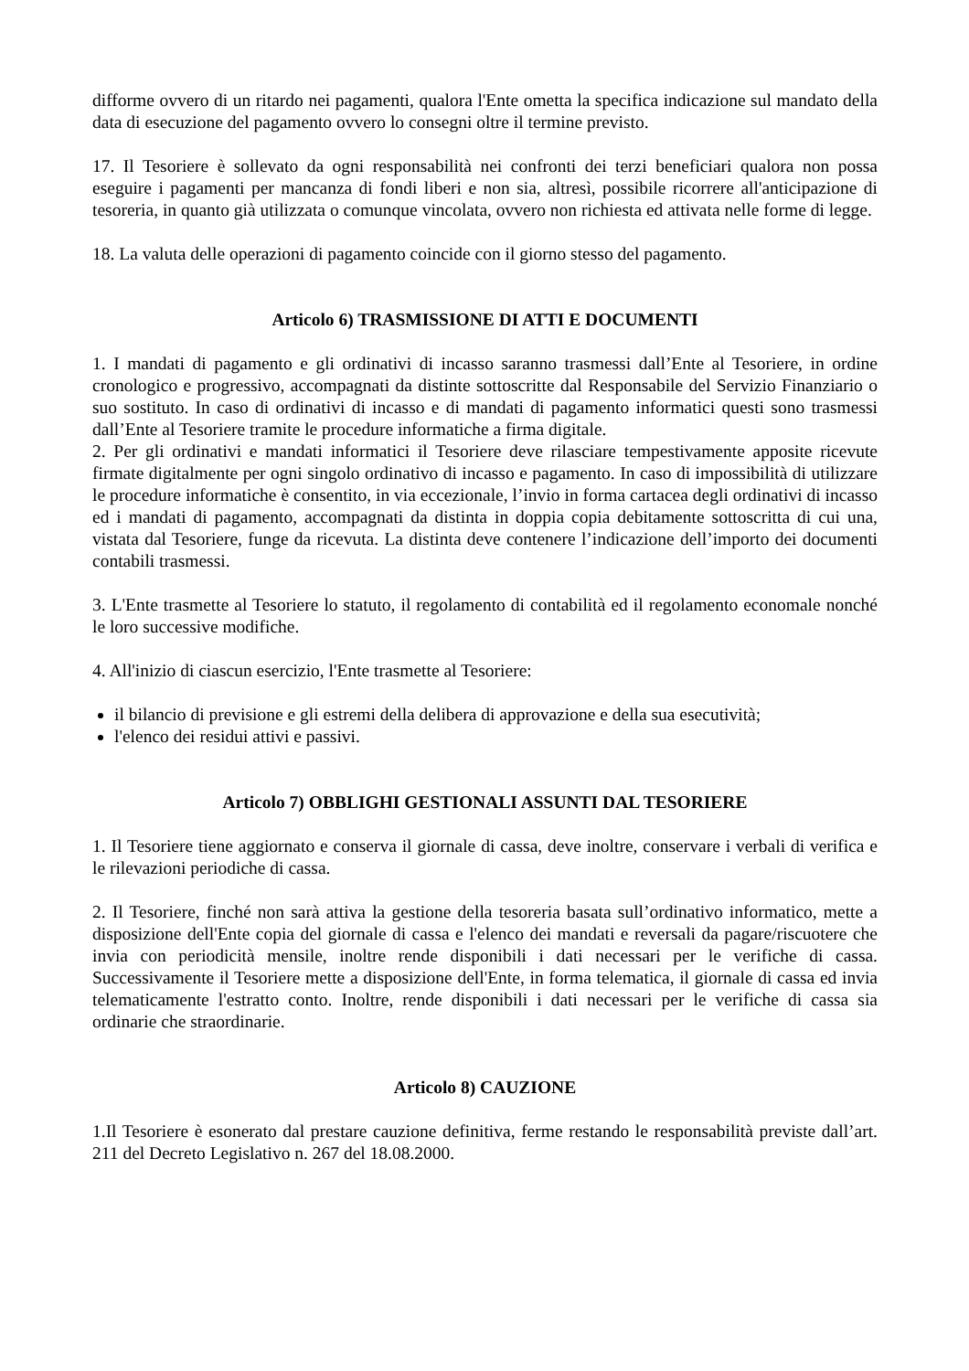difforme ovvero di un ritardo nei pagamenti, qualora l'Ente ometta la specifica indicazione sul mandato della data di esecuzione del pagamento ovvero lo consegni oltre il termine previsto.
17. Il Tesoriere è sollevato da ogni responsabilità nei confronti dei terzi beneficiari qualora non possa eseguire i pagamenti per mancanza di fondi liberi e non sia, altresì, possibile ricorrere all'anticipazione di tesoreria, in quanto già utilizzata o comunque vincolata, ovvero non richiesta ed attivata nelle forme di legge.
18. La valuta delle operazioni di pagamento coincide con il giorno stesso del pagamento.
Articolo 6) TRASMISSIONE DI ATTI E DOCUMENTI
1. I mandati di pagamento e gli ordinativi di incasso saranno trasmessi dall’Ente al Tesoriere, in ordine cronologico e progressivo, accompagnati da distinte sottoscritte dal Responsabile del Servizio Finanziario o suo sostituto. In caso di ordinativi di incasso e di mandati di pagamento informatici questi sono trasmessi dall’Ente al Tesoriere tramite le procedure informatiche a firma digitale.
2. Per gli ordinativi e mandati informatici il Tesoriere deve rilasciare tempestivamente apposite ricevute firmate digitalmente per ogni singolo ordinativo di incasso e pagamento. In caso di impossibilità di utilizzare le procedure informatiche è consentito, in via eccezionale, l’invio in forma cartacea degli ordinativi di incasso ed i mandati di pagamento, accompagnati da distinta in doppia copia debitamente sottoscritta di cui una, vistata dal Tesoriere, funge da ricevuta. La distinta deve contenere l’indicazione dell’importo dei documenti contabili trasmessi.
3. L'Ente trasmette al Tesoriere lo statuto, il regolamento di contabilità ed il regolamento economale nonché le loro successive modifiche.
4. All'inizio di ciascun esercizio, l'Ente trasmette al Tesoriere:
il bilancio di previsione e gli estremi della delibera di approvazione e della sua esecutività;
l'elenco dei residui attivi e passivi.
Articolo 7) OBBLIGHI GESTIONALI ASSUNTI DAL TESORIERE
1. Il Tesoriere tiene aggiornato e conserva il giornale di cassa, deve inoltre, conservare i verbali di verifica e le rilevazioni periodiche di cassa.
2. Il Tesoriere, finché non sarà attiva la gestione della tesoreria basata sull’ordinativo informatico, mette a disposizione dell'Ente copia del giornale di cassa e l'elenco dei mandati e reversali da pagare/riscuotere che invia con periodicità mensile, inoltre rende disponibili i dati necessari per le verifiche di cassa. Successivamente il Tesoriere mette a disposizione dell'Ente, in forma telematica, il giornale di cassa ed invia telematicamente l'estratto conto. Inoltre, rende disponibili i dati necessari per le verifiche di cassa sia ordinarie che straordinarie.
Articolo 8) CAUZIONE
1.Il Tesoriere è esonerato dal prestare cauzione definitiva, ferme restando le responsabilità previste dall’art. 211 del Decreto Legislativo n. 267 del 18.08.2000.